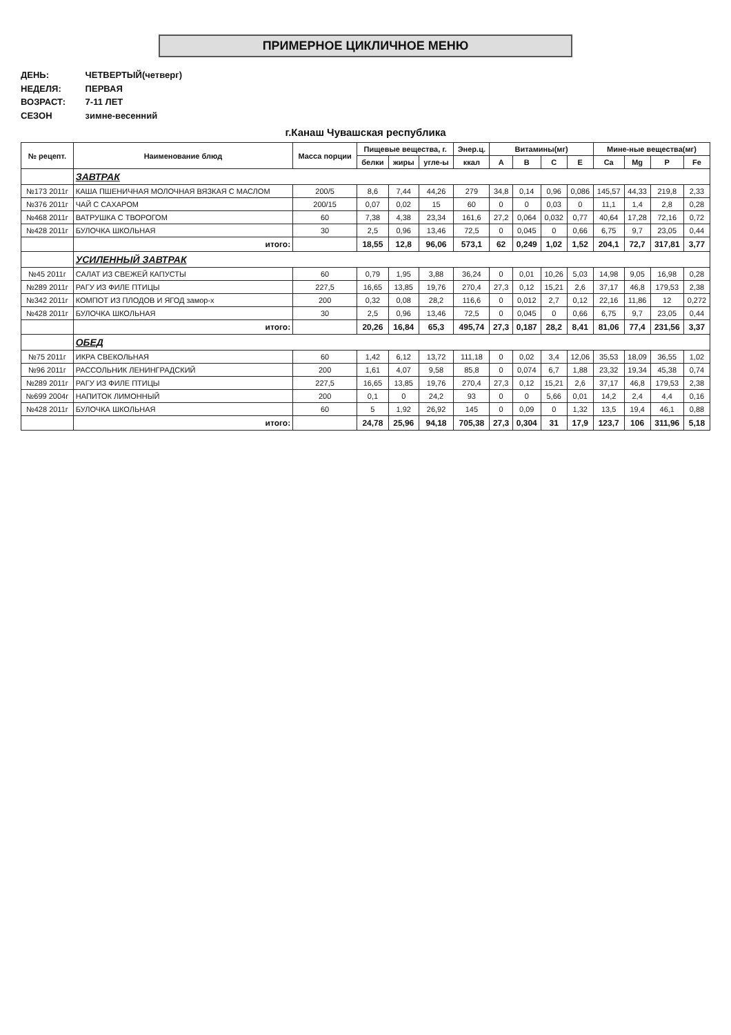ПРИМЕРНОЕ ЦИКЛИЧНОЕ МЕНЮ
ДЕНЬ: ЧЕТВЕРТЫЙ(четверг)
НЕДЕЛЯ: ПЕРВАЯ
ВОЗРАСТ: 7-11 ЛЕТ
СЕЗОН зимне-весенний
г.Канаш Чувашская республика
| № рецепт. | Наименование блюд | Масса порции | Пищевые вещества, г. | | | Энер.ц. | Витамины(мг) | | | | Мине-ные вещества(мг) | | | |
| --- | --- | --- | --- | --- | --- | --- | --- | --- | --- | --- | --- | --- | --- | --- |
| | | | белки | жиры | угле-ы | ккал | A | B | C | E | Ca | Mg | P | Fe |
| | ЗАВТРАК | | | | | | | | | | | | | |
| №173 2011г | КАША ПШЕНИЧНАЯ МОЛОЧНАЯ ВЯЗКАЯ С МАСЛОМ | 200/5 | 8,6 | 7,44 | 44,26 | 279 | 34,8 | 0,14 | 0,96 | 0,086 | 145,57 | 44,33 | 219,8 | 2,33 |
| №376 2011г | ЧАЙ С САХАРОМ | 200/15 | 0,07 | 0,02 | 15 | 60 | 0 | 0 | 0,03 | 0 | 11,1 | 1,4 | 2,8 | 0,28 |
| №468 2011г | ВАТРУШКА С ТВОРОГОМ | 60 | 7,38 | 4,38 | 23,34 | 161,6 | 27,2 | 0,064 | 0,032 | 0,77 | 40,64 | 17,28 | 72,16 | 0,72 |
| №428 2011г | БУЛОЧКА ШКОЛЬНАЯ | 30 | 2,5 | 0,96 | 13,46 | 72,5 | 0 | 0,045 | 0 | 0,66 | 6,75 | 9,7 | 23,05 | 0,44 |
| | итого: | | 18,55 | 12,8 | 96,06 | 573,1 | 62 | 0,249 | 1,02 | 1,52 | 204,1 | 72,7 | 317,81 | 3,77 |
| | УСИЛЕННЫЙ ЗАВТРАК | | | | | | | | | | | | | |
| №45 2011г | САЛАТ ИЗ СВЕЖЕЙ КАПУСТЫ | 60 | 0,79 | 1,95 | 3,88 | 36,24 | 0 | 0,01 | 10,26 | 5,03 | 14,98 | 9,05 | 16,98 | 0,28 |
| №289 2011г | РАГУ ИЗ ФИЛЕ ПТИЦЫ | 227,5 | 16,65 | 13,85 | 19,76 | 270,4 | 27,3 | 0,12 | 15,21 | 2,6 | 37,17 | 46,8 | 179,53 | 2,38 |
| №342 2011г | КОМПОТ ИЗ ПЛОДОВ И ЯГОД замор-х | 200 | 0,32 | 0,08 | 28,2 | 116,6 | 0 | 0,012 | 2,7 | 0,12 | 22,16 | 11,86 | 12 | 0,272 |
| №428 2011г | БУЛОЧКА ШКОЛЬНАЯ | 30 | 2,5 | 0,96 | 13,46 | 72,5 | 0 | 0,045 | 0 | 0,66 | 6,75 | 9,7 | 23,05 | 0,44 |
| | итого: | | 20,26 | 16,84 | 65,3 | 495,74 | 27,3 | 0,187 | 28,2 | 8,41 | 81,06 | 77,4 | 231,56 | 3,37 |
| | ОБЕД | | | | | | | | | | | | | |
| №75 2011г | ИКРА СВЕКОЛЬНАЯ | 60 | 1,42 | 6,12 | 13,72 | 111,18 | 0 | 0,02 | 3,4 | 12,06 | 35,53 | 18,09 | 36,55 | 1,02 |
| №96 2011г | РАССОЛЬНИК ЛЕНИНГРАДСКИЙ | 200 | 1,61 | 4,07 | 9,58 | 85,8 | 0 | 0,074 | 6,7 | 1,88 | 23,32 | 19,34 | 45,38 | 0,74 |
| №289 2011г | РАГУ ИЗ ФИЛЕ ПТИЦЫ | 227,5 | 16,65 | 13,85 | 19,76 | 270,4 | 27,3 | 0,12 | 15,21 | 2,6 | 37,17 | 46,8 | 179,53 | 2,38 |
| №699 2004г | НАПИТОК ЛИМОННЫЙ | 200 | 0,1 | 0 | 24,2 | 93 | 0 | 0 | 5,66 | 0,01 | 14,2 | 2,4 | 4,4 | 0,16 |
| №428 2011г | БУЛОЧКА ШКОЛЬНАЯ | 60 | 5 | 1,92 | 26,92 | 145 | 0 | 0,09 | 0 | 1,32 | 13,5 | 19,4 | 46,1 | 0,88 |
| | итого: | | 24,78 | 25,96 | 94,18 | 705,38 | 27,3 | 0,304 | 31 | 17,9 | 123,7 | 106 | 311,96 | 5,18 |